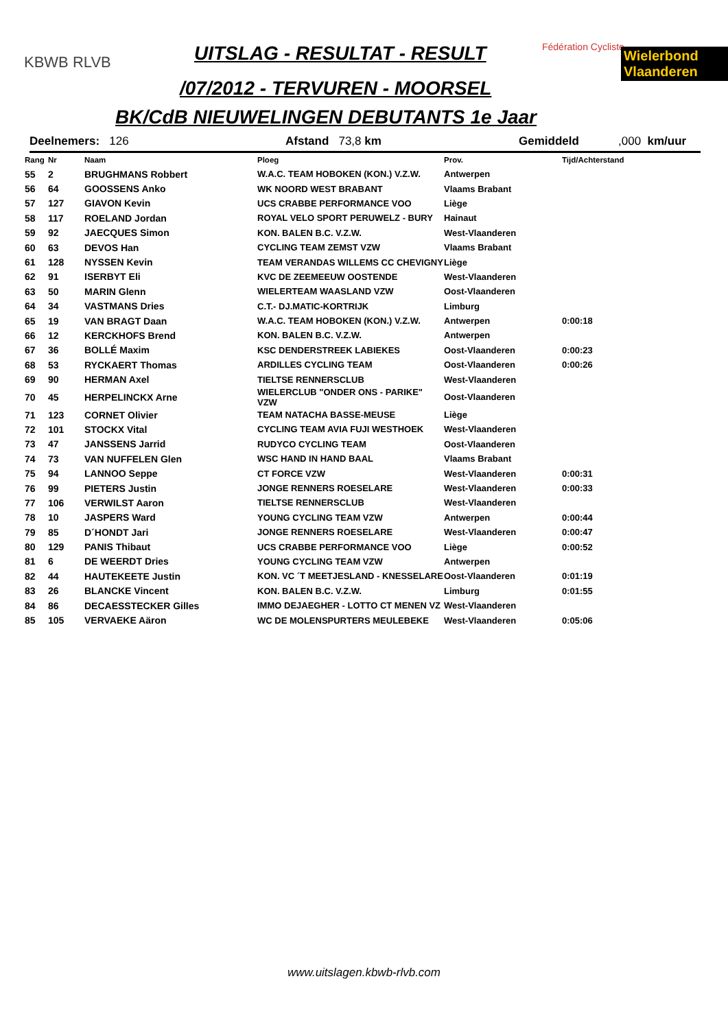KBWB RLVB UITSLAG - RESULTAT - RESULT Fédération Cycliste Wielerbond Vlaanderen
/07/2012 - TERVUREN - MOORSEL
BK/CdB NIEUWELINGEN DEBUTANTS 1e Jaar
Deelnemers: 126 Afstand 73,8 km Gemiddeld,000 km/uur
| Rang | Nr | Naam | Ploeg | Prov. | Tijd/Achterstand |
| --- | --- | --- | --- | --- | --- |
| 55 | 2 | BRUGHMANS Robbert | W.A.C. TEAM HOBOKEN (KON.) V.Z.W. | Antwerpen | |
| 56 | 64 | GOOSSENS Anko | WK NOORD WEST BRABANT | Vlaams Brabant | |
| 57 | 127 | GIAVON Kevin | UCS CRABBE PERFORMANCE VOO | Liège | |
| 58 | 117 | ROELAND Jordan | ROYAL VELO SPORT PERUWELZ - BURY | Hainaut | |
| 59 | 92 | JAECQUES Simon | KON. BALEN B.C. V.Z.W. | West-Vlaanderen | |
| 60 | 63 | DEVOS Han | CYCLING TEAM ZEMST VZW | Vlaams Brabant | |
| 61 | 128 | NYSSEN Kevin | TEAM VERANDAS WILLEMS CC CHEVIGNY | Liège | |
| 62 | 91 | ISERBYT Eli | KVC DE ZEEMEEUW OOSTENDE | West-Vlaanderen | |
| 63 | 50 | MARIN Glenn | WIELERTEAM WAASLAND VZW | Oost-Vlaanderen | |
| 64 | 34 | VASTMANS Dries | C.T.- DJ.MATIC-KORTRIJK | Limburg | |
| 65 | 19 | VAN BRAGT Daan | W.A.C. TEAM HOBOKEN (KON.) V.Z.W. | Antwerpen | 0:00:18 |
| 66 | 12 | KERCKHOFS Brend | KON. BALEN B.C. V.Z.W. | Antwerpen | |
| 67 | 36 | BOLLÉ Maxim | KSC DENDERSTREEK LABIEKES | Oost-Vlaanderen | 0:00:23 |
| 68 | 53 | RYCKAERT Thomas | ARDILLES CYCLING TEAM | Oost-Vlaanderen | 0:00:26 |
| 69 | 90 | HERMAN Axel | TIELTSE RENNERSCLUB | West-Vlaanderen | |
| 70 | 45 | HERPELINCKX Arne | WIELERCLUB "ONDER ONS - PARIKE" VZW | Oost-Vlaanderen | |
| 71 | 123 | CORNET Olivier | TEAM NATACHA BASSE-MEUSE | Liège | |
| 72 | 101 | STOCKX Vital | CYCLING TEAM AVIA FUJI WESTHOEK | West-Vlaanderen | |
| 73 | 47 | JANSSENS Jarrid | RUDYCO CYCLING TEAM | Oost-Vlaanderen | |
| 74 | 73 | VAN NUFFELEN Glen | WSC HAND IN HAND BAAL | Vlaams Brabant | |
| 75 | 94 | LANNOO Seppe | CT FORCE VZW | West-Vlaanderen | 0:00:31 |
| 76 | 99 | PIETERS Justin | JONGE RENNERS ROESELARE | West-Vlaanderen | 0:00:33 |
| 77 | 106 | VERWILST Aaron | TIELTSE RENNERSCLUB | West-Vlaanderen | |
| 78 | 10 | JASPERS Ward | YOUNG CYCLING TEAM VZW | Antwerpen | 0:00:44 |
| 79 | 85 | D´HONDT Jari | JONGE RENNERS ROESELARE | West-Vlaanderen | 0:00:47 |
| 80 | 129 | PANIS Thibaut | UCS CRABBE PERFORMANCE VOO | Liège | 0:00:52 |
| 81 | 6 | DE WEERDT Dries | YOUNG CYCLING TEAM VZW | Antwerpen | |
| 82 | 44 | HAUTEKEETE Justin | KON. VC ´T MEETJESLAND - KNESSELARE | Oost-Vlaanderen | 0:01:19 |
| 83 | 26 | BLANCKE Vincent | KON. BALEN B.C. V.Z.W. | Limburg | 0:01:55 |
| 84 | 86 | DECAESSTECKER Gilles | IMMO DEJAEGHER - LOTTO CT MENEN VZ | West-Vlaanderen | |
| 85 | 105 | VERVAEKE Aäron | WC DE MOLENSPURTERS MEULEBEKE | West-Vlaanderen | 0:05:06 |
www.uitslagen.kbwb-rlvb.com